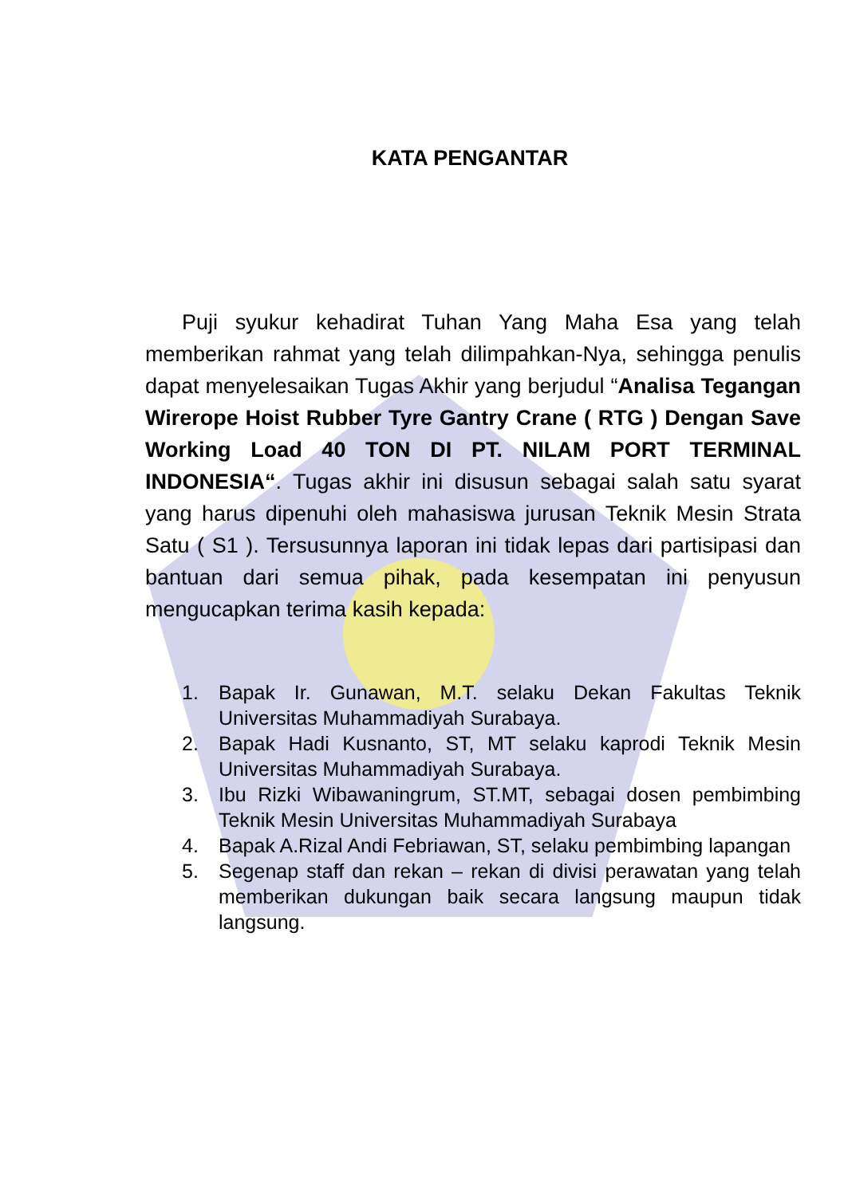KATA PENGANTAR
Puji syukur kehadirat Tuhan Yang Maha Esa yang telah memberikan rahmat yang telah dilimpahkan-Nya, sehingga penulis dapat menyelesaikan Tugas Akhir yang berjudul “Analisa Tegangan Wirerope Hoist Rubber Tyre Gantry Crane ( RTG ) Dengan Save Working Load 40 TON DI PT. NILAM PORT TERMINAL INDONESIA“. Tugas akhir ini disusun sebagai salah satu syarat yang harus dipenuhi oleh mahasiswa jurusan Teknik Mesin Strata Satu ( S1 ). Tersusunnya laporan ini tidak lepas dari partisipasi dan bantuan dari semua pihak, pada kesempatan ini penyusun mengucapkan terima kasih kepada:
1. Bapak Ir. Gunawan, M.T. selaku Dekan Fakultas Teknik Universitas Muhammadiyah Surabaya.
2. Bapak Hadi Kusnanto, ST, MT selaku kaprodi Teknik Mesin Universitas Muhammadiyah Surabaya.
3. Ibu Rizki Wibawaningrum, ST.MT, sebagai dosen pembimbing Teknik Mesin Universitas Muhammadiyah Surabaya
4. Bapak A.Rizal Andi Febriawan, ST, selaku pembimbing lapangan
5. Segenap staff dan rekan – rekan di divisi perawatan yang telah memberikan dukungan baik secara langsung maupun tidak langsung.